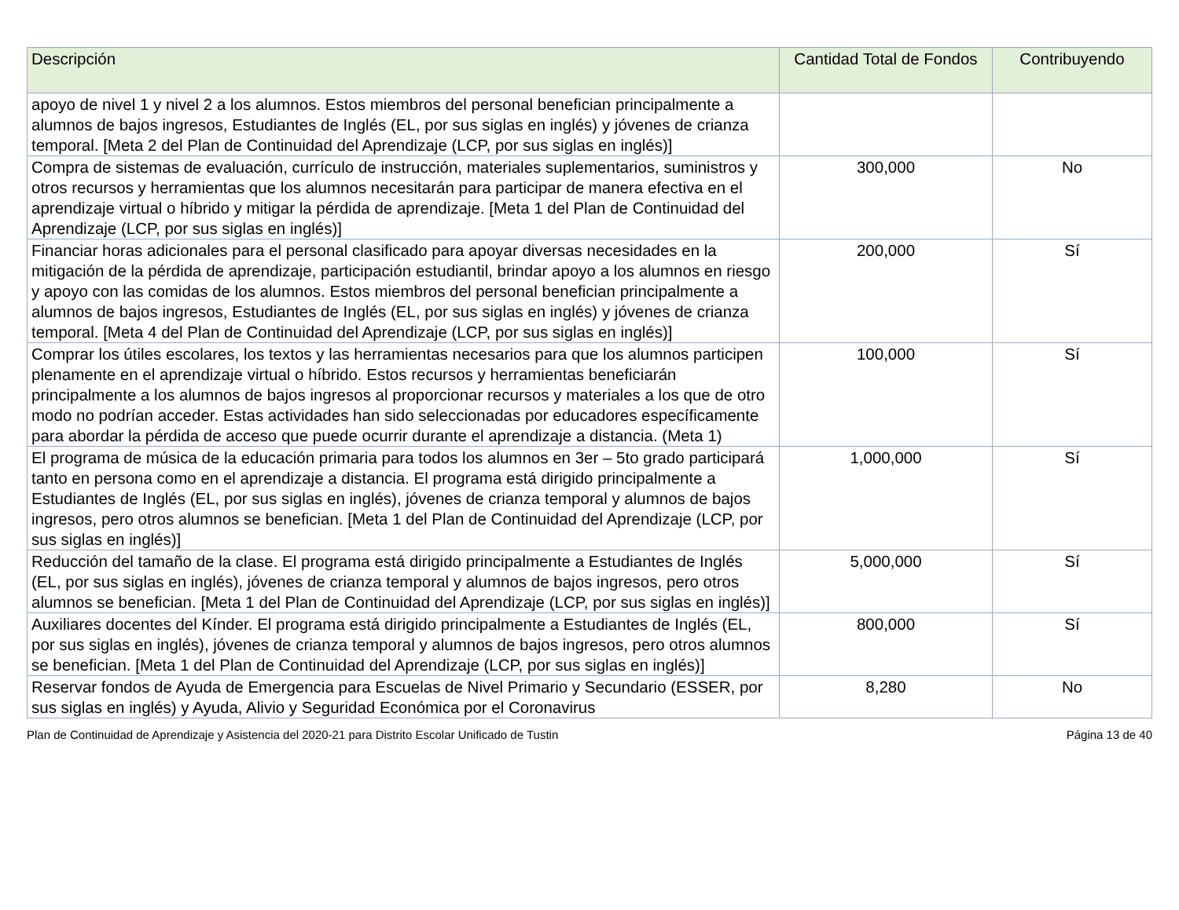| Descripción | Cantidad Total de Fondos | Contribuyendo |
| --- | --- | --- |
| apoyo de nivel 1 y nivel 2 a los alumnos. Estos miembros del personal benefician principalmente a alumnos de bajos ingresos, Estudiantes de Inglés (EL, por sus siglas en inglés) y jóvenes de crianza temporal. [Meta 2 del Plan de Continuidad del Aprendizaje (LCP, por sus siglas en inglés)] | | |
| Compra de sistemas de evaluación, currículo de instrucción, materiales suplementarios, suministros y otros recursos y herramientas que los alumnos necesitarán para participar de manera efectiva en el aprendizaje virtual o híbrido y mitigar la pérdida de aprendizaje. [Meta 1 del Plan de Continuidad del Aprendizaje (LCP, por sus siglas en inglés)] | 300,000 | No |
| Financiar horas adicionales para el personal clasificado para apoyar diversas necesidades en la mitigación de la pérdida de aprendizaje, participación estudiantil, brindar apoyo a los alumnos en riesgo y apoyo con las comidas de los alumnos. Estos miembros del personal benefician principalmente a alumnos de bajos ingresos, Estudiantes de Inglés (EL, por sus siglas en inglés) y jóvenes de crianza temporal. [Meta 4 del Plan de Continuidad del Aprendizaje (LCP, por sus siglas en inglés)] | 200,000 | Sí |
| Comprar los útiles escolares, los textos y las herramientas necesarios para que los alumnos participen plenamente en el aprendizaje virtual o híbrido. Estos recursos y herramientas beneficiarán principalmente a los alumnos de bajos ingresos al proporcionar recursos y materiales a los que de otro modo no podrían acceder. Estas actividades han sido seleccionadas por educadores específicamente para abordar la pérdida de acceso que puede ocurrir durante el aprendizaje a distancia. (Meta 1) | 100,000 | Sí |
| El programa de música de la educación primaria para todos los alumnos en 3er – 5to grado participará tanto en persona como en el aprendizaje a distancia. El programa está dirigido principalmente a Estudiantes de Inglés (EL, por sus siglas en inglés), jóvenes de crianza temporal y alumnos de bajos ingresos, pero otros alumnos se benefician. [Meta 1 del Plan de Continuidad del Aprendizaje (LCP, por sus siglas en inglés)] | 1,000,000 | Sí |
| Reducción del tamaño de la clase. El programa está dirigido principalmente a Estudiantes de Inglés (EL, por sus siglas en inglés), jóvenes de crianza temporal y alumnos de bajos ingresos, pero otros alumnos se benefician. [Meta 1 del Plan de Continuidad del Aprendizaje (LCP, por sus siglas en inglés)] | 5,000,000 | Sí |
| Auxiliares docentes del Kínder. El programa está dirigido principalmente a Estudiantes de Inglés (EL, por sus siglas en inglés), jóvenes de crianza temporal y alumnos de bajos ingresos, pero otros alumnos se benefician. [Meta 1 del Plan de Continuidad del Aprendizaje (LCP, por sus siglas en inglés)] | 800,000 | Sí |
| Reservar fondos de Ayuda de Emergencia para Escuelas de Nivel Primario y Secundario (ESSER, por sus siglas en inglés) y Ayuda, Alivio y Seguridad Económica por el Coronavirus | 8,280 | No |
Plan de Continuidad de Aprendizaje y Asistencia del 2020-21 para Distrito Escolar Unificado de Tustin Página 13 de 40